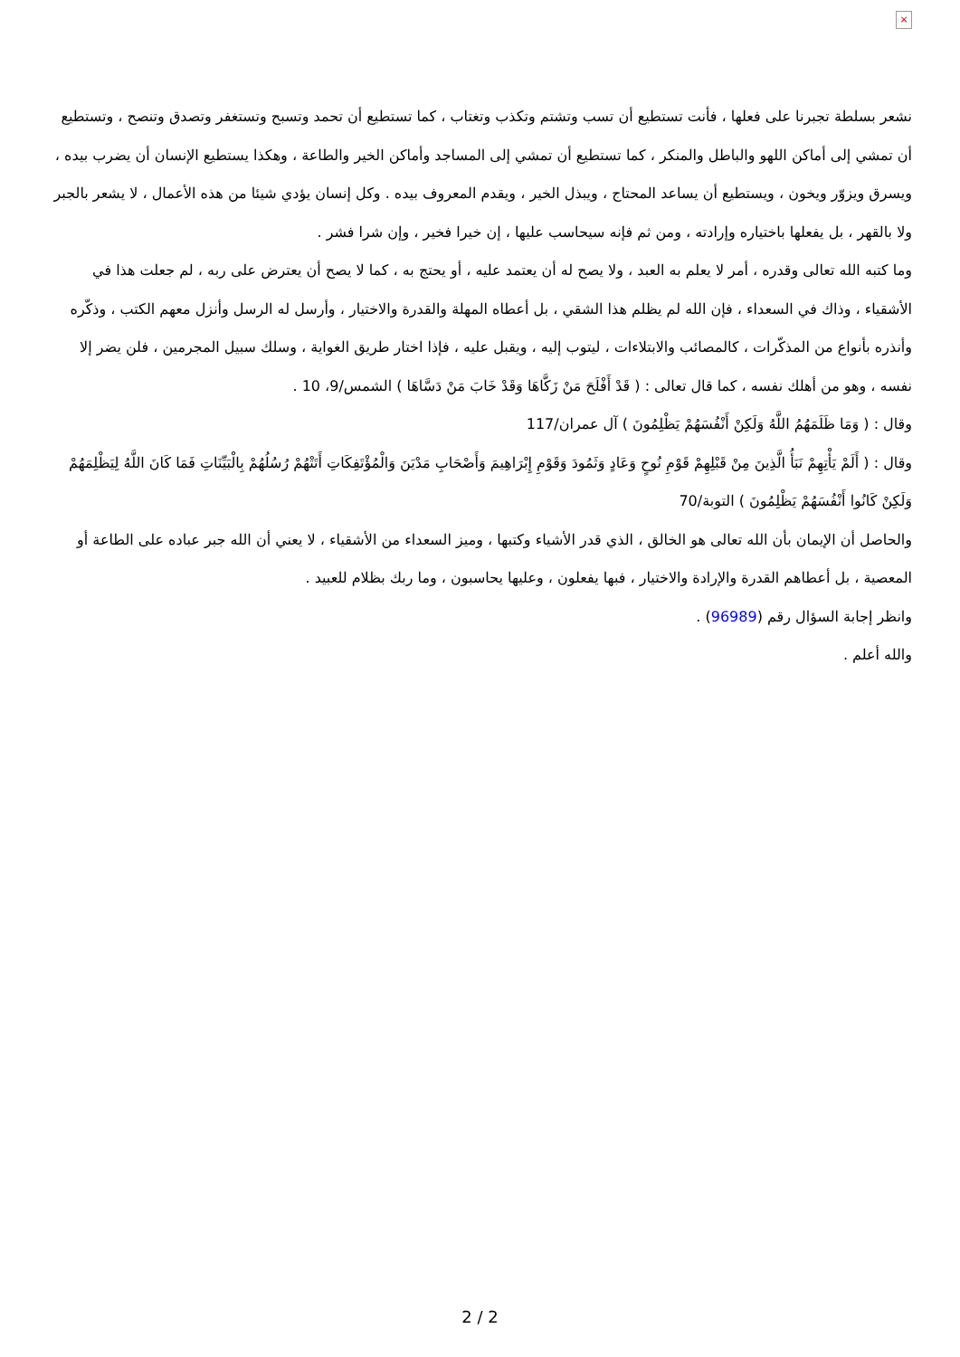×
نشعر بسلطة تجبرنا على فعلها ، فأنت تستطيع أن تسب وتشتم وتكذب وتغتاب ، كما تستطيع أن تحمد وتسبح وتستغفر وتصدق وتنصح ، وتستطيع أن تمشي إلى أماكن اللهو والباطل والمنكر ، كما تستطيع أن تمشي إلى المساجد وأماكن الخير والطاعة ، وهكذا يستطيع الإنسان أن يضرب بيده ، ويسرق ويزوّر ويخون ، ويستطيع أن يساعد المحتاج ، ويبذل الخير ، ويقدم المعروف بيده . وكل إنسان يؤدي شيئا من هذه الأعمال ، لا يشعر بالجبر ولا بالقهر ، بل يفعلها باختياره وإرادته ، ومن ثم فإنه سيحاسب عليها ، إن خيرا فخير ، وإن شرا فشر .
وما كتبه الله تعالى وقدره ، أمر لا يعلم به العبد ، ولا يصح له أن يعتمد عليه ، أو يحتج به ، كما لا يصح أن يعترض على ربه ، لم جعلت هذا في الأشقياء ، وذاك في السعداء ، فإن الله لم يظلم هذا الشقي ، بل أعطاه المهلة والقدرة والاختيار ، وأرسل له الرسل وأنزل معهم الكتب ، وذكّره وأنذره بأنواع من المذكّرات ، كالمصائب والابتلاءات ، ليتوب إليه ، ويقبل عليه ، فإذا اختار طريق الغواية ، وسلك سبيل المجرمين ، فلن يضر إلا نفسه ، وهو من أهلك نفسه ، كما قال تعالى : ( قَدْ أَفْلَحَ مَنْ زَكَّاهَا وَقَدْ خَابَ مَنْ دَسَّاهَا ) الشمس/9، 10 .
وقال : ( وَمَا ظَلَمَهُمُ اللَّهُ وَلَكِنْ أَنْفُسَهُمْ يَظْلِمُونَ ) آل عمران/117
وقال : ( أَلَمْ يَأْتِهِمْ نَبَأُ الَّذِينَ مِنْ قَبْلِهِمْ قَوْمِ نُوحٍ وَعَادٍ وَثَمُودَ وَقَوْمِ إِبْرَاهِيمَ وَأَصْحَابِ مَدْيَنَ وَالْمُؤْتَفِكَاتِ أَتَتْهُمْ رُسُلُهُمْ بِالْبَيِّنَاتِ فَمَا كَانَ اللَّهُ لِيَظْلِمَهُمْ وَلَكِنْ كَانُوا أَنْفُسَهُمْ يَظْلِمُونَ ) التوبة/70
والحاصل أن الإيمان بأن الله تعالى هو الخالق ، الذي قدر الأشياء وكتبها ، وميز السعداء من الأشقياء ، لا يعني أن الله جبر عباده على الطاعة أو المعصية ، بل أعطاهم القدرة والإرادة والاختيار ، فبها يفعلون ، وعليها يحاسبون ، وما ربك بظلام للعبيد .
وانظر إجابة السؤال رقم (96989) .
والله أعلم .
2 / 2